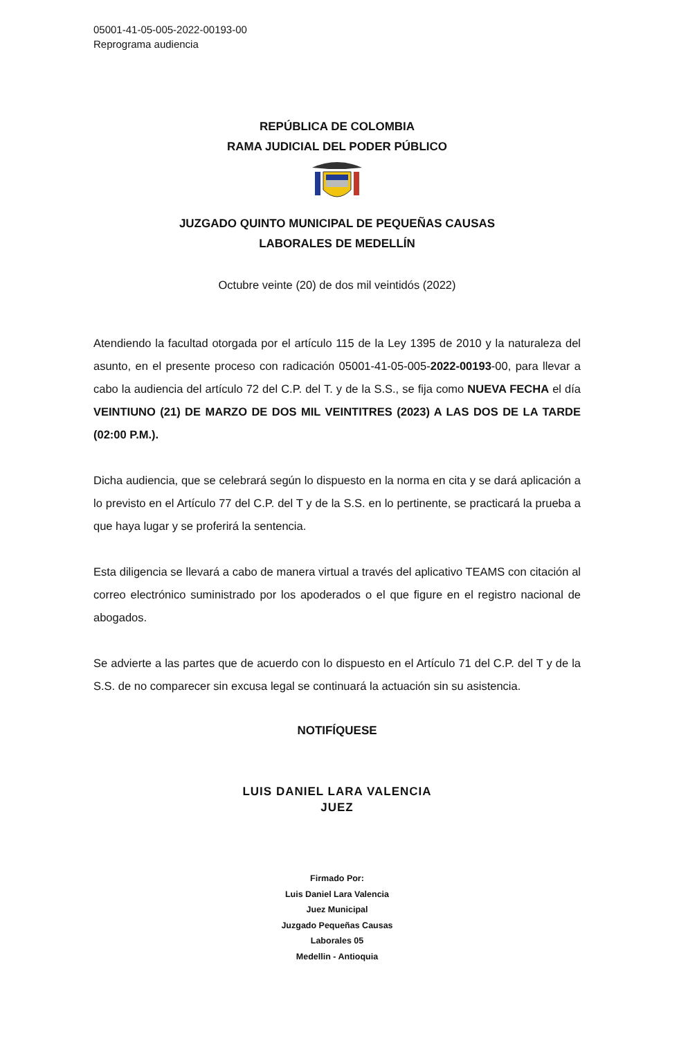05001-41-05-005-2022-00193-00
Reprograma audiencia
REPÚBLICA DE COLOMBIA
RAMA JUDICIAL DEL PODER PÚBLICO
JUZGADO QUINTO MUNICIPAL DE PEQUEÑAS CAUSAS
LABORALES DE MEDELLÍN
Octubre veinte (20) de dos mil veintidós (2022)
Atendiendo la facultad otorgada por el artículo 115 de la Ley 1395 de 2010 y la naturaleza del asunto, en el presente proceso con radicación 05001-41-05-005-2022-00193-00, para llevar a cabo la audiencia del artículo 72 del C.P. del T. y de la S.S., se fija como NUEVA FECHA el día VEINTIUNO (21) DE MARZO DE DOS MIL VEINTITRES (2023) A LAS DOS DE LA TARDE (02:00 P.M.).
Dicha audiencia, que se celebrará según lo dispuesto en la norma en cita y se dará aplicación a lo previsto en el Artículo 77 del C.P. del T y de la S.S. en lo pertinente, se practicará la prueba a que haya lugar y se proferirá la sentencia.
Esta diligencia se llevará a cabo de manera virtual a través del aplicativo TEAMS con citación al correo electrónico suministrado por los apoderados o el que figure en el registro nacional de abogados.
Se advierte a las partes que de acuerdo con lo dispuesto en el Artículo 71 del C.P. del T y de la S.S. de no comparecer sin excusa legal se continuará la actuación sin su asistencia.
NOTIFÍQUESE
LUIS DANIEL LARA VALENCIA
JUEZ
Firmado Por:
Luis Daniel Lara Valencia
Juez Municipal
Juzgado Pequeñas Causas
Laborales 05
Medellin - Antioquia